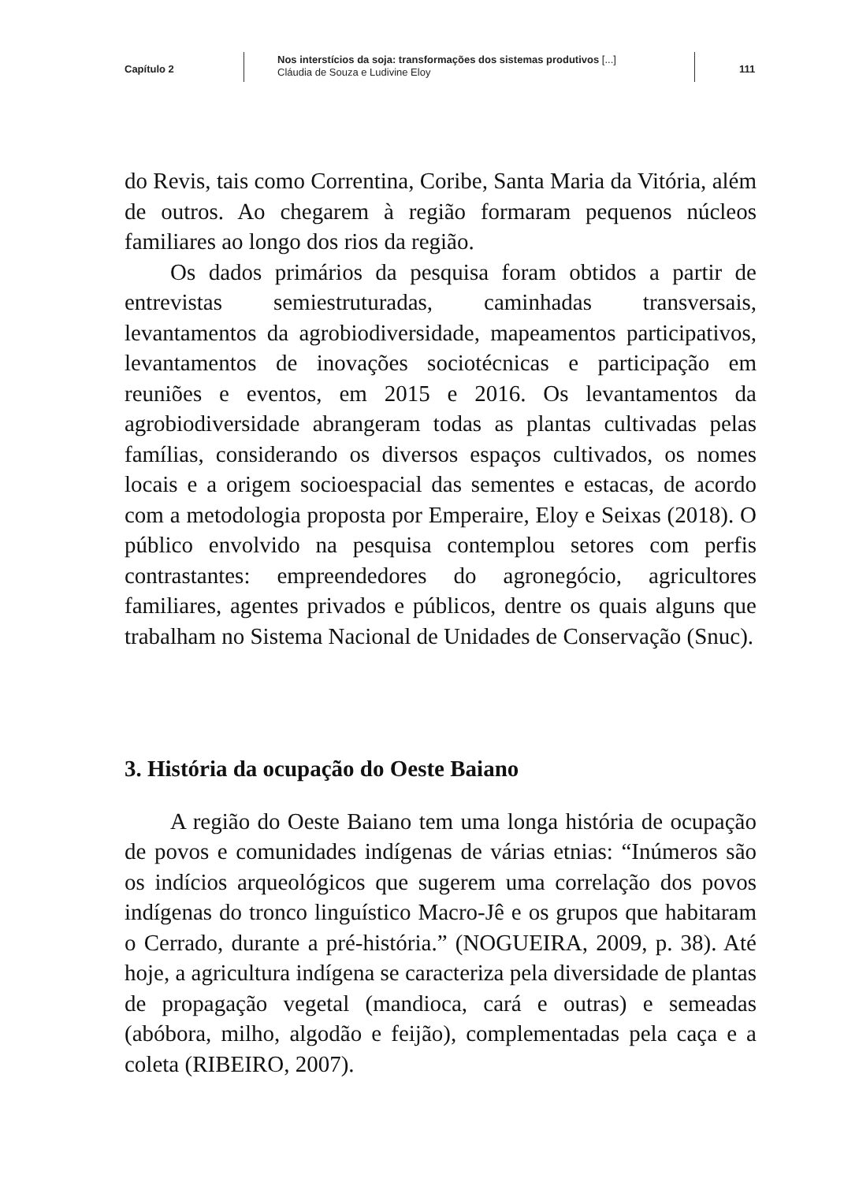Capítulo 2
Nos interstícios da soja: transformações dos sistemas produtivos [...]
Cláudia de Souza e Ludivine Eloy
111
do Revis, tais como Correntina, Coribe, Santa Maria da Vitória, além de outros. Ao chegarem à região formaram pequenos núcleos familiares ao longo dos rios da região.
Os dados primários da pesquisa foram obtidos a partir de entrevistas semiestruturadas, caminhadas transversais, levantamentos da agrobiodiversidade, mapeamentos participativos, levantamentos de inovações sociotécnicas e participação em reuniões e eventos, em 2015 e 2016. Os levantamentos da agrobiodiversidade abrangeram todas as plantas cultivadas pelas famílias, considerando os diversos espaços cultivados, os nomes locais e a origem socioespacial das sementes e estacas, de acordo com a metodologia proposta por Emperaire, Eloy e Seixas (2018). O público envolvido na pesquisa contemplou setores com perfis contrastantes: empreendedores do agronegócio, agricultores familiares, agentes privados e públicos, dentre os quais alguns que trabalham no Sistema Nacional de Unidades de Conservação (Snuc).
3. História da ocupação do Oeste Baiano
A região do Oeste Baiano tem uma longa história de ocupação de povos e comunidades indígenas de várias etnias: “Inúmeros são os indícios arqueológicos que sugerem uma correlação dos povos indígenas do tronco linguístico Macro-Jê e os grupos que habitaram o Cerrado, durante a pré-história.” (NOGUEIRA, 2009, p. 38). Até hoje, a agricultura indígena se caracteriza pela diversidade de plantas de propagação vegetal (mandioca, cará e outras) e semeadas (abóbora, milho, algodão e feijão), complementadas pela caça e a coleta (RIBEIRO, 2007).